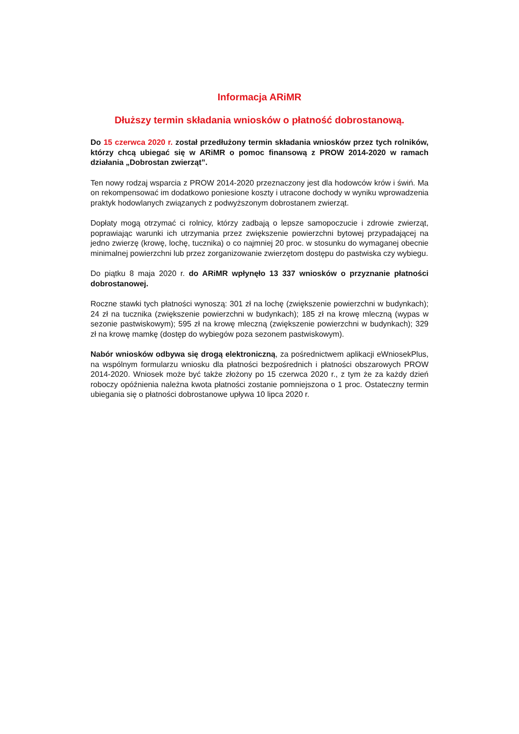Informacja ARiMR
Dłuższy termin składania wniosków o płatność dobrostanową.
Do 15 czerwca 2020 r. został przedłużony termin składania wniosków przez tych rolników, którzy chcą ubiegać się w ARiMR o pomoc finansową z PROW 2014-2020 w ramach działania „Dobrostan zwierząt”.
Ten nowy rodzaj wsparcia z PROW 2014-2020 przeznaczony jest dla hodowców krów i świń. Ma on rekompensować im dodatkowo poniesione koszty i utracone dochody w wyniku wprowadzenia praktyk hodowlanych związanych z podwyższonym dobrostanem zwierząt.
Dopłaty mogą otrzymać ci rolnicy, którzy zadbają o lepsze samopoczucie i zdrowie zwierząt, poprawiając warunki ich utrzymania przez zwiększenie powierzchni bytowej przypadającej na jedno zwierzę (krowę, lochę, tucznika) o co najmniej 20 proc. w stosunku do wymaganej obecnie minimalnej powierzchni lub przez zorganizowanie zwierzętom dostępu do pastwiska czy wybiegu.
Do piątku 8 maja 2020 r. do ARiMR wpłynęło 13 337 wniosków o przyznanie płatności dobrostanowej.
Roczne stawki tych płatności wynoszą: 301 zł na lochę (zwiększenie powierzchni w budynkach); 24 zł na tucznika (zwiększenie powierzchni w budynkach); 185 zł na krowę mleczną (wypas w sezonie pastwiskowym); 595 zł na krowę mleczną (zwiększenie powierzchni w budynkach); 329 zł na krowę mamkę (dostęp do wybiegów poza sezonem pastwiskowym).
Nabór wniosków odbywa się drogą elektroniczną, za pośrednictwem aplikacji eWniosekPlus, na wspólnym formularzu wniosku dla płatności bezpośrednich i płatności obszarowych PROW 2014-2020. Wniosek może być także złożony po 15 czerwca 2020 r., z tym że za każdy dzień roboczy opóźnienia należna kwota płatności zostanie pomniejszona o 1 proc. Ostateczny termin ubiegania się o płatności dobrostanowe upływa 10 lipca 2020 r.